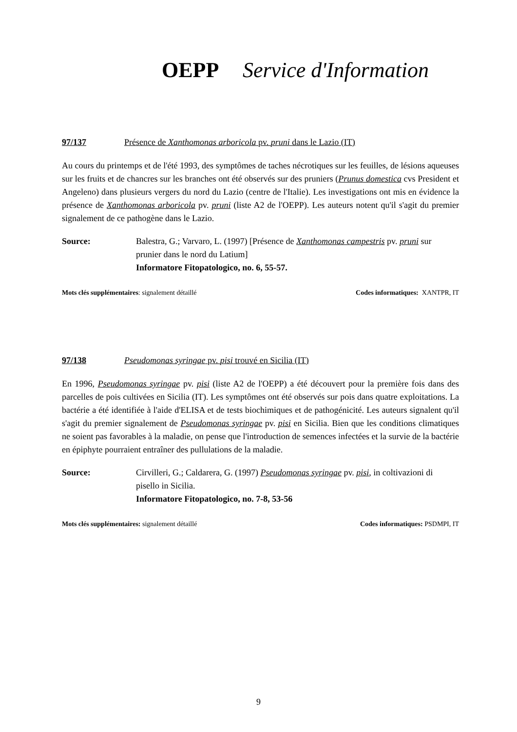OEPP Service d'Information
97/137 Présence de Xanthomonas arboricola pv. pruni dans le Lazio (IT)
Au cours du printemps et de l'été 1993, des symptômes de taches nécrotiques sur les feuilles, de lésions aqueuses sur les fruits et de chancres sur les branches ont été observés sur des pruniers (Prunus domestica cvs President et Angeleno) dans plusieurs vergers du nord du Lazio (centre de l'Italie). Les investigations ont mis en évidence la présence de Xanthomonas arboricola pv. pruni (liste A2 de l'OEPP). Les auteurs notent qu'il s'agit du premier signalement de ce pathogène dans le Lazio.
Source: Balestra, G.; Varvaro, L. (1997) [Présence de Xanthomonas campestris pv. pruni sur prunier dans le nord du Latium]
Informatore Fitopatologico, no. 6, 55-57.
Mots clés supplémentaires: signalement détaillé Codes informatiques: XANTPR, IT
97/138 Pseudomonas syringae pv. pisi trouvé en Sicilia (IT)
En 1996, Pseudomonas syringae pv. pisi (liste A2 de l'OEPP) a été découvert pour la première fois dans des parcelles de pois cultivées en Sicilia (IT). Les symptômes ont été observés sur pois dans quatre exploitations. La bactérie a été identifiée à l'aide d'ELISA et de tests biochimiques et de pathogénicité. Les auteurs signalent qu'il s'agit du premier signalement de Pseudomonas syringae pv. pisi en Sicilia. Bien que les conditions climatiques ne soient pas favorables à la maladie, on pense que l'introduction de semences infectées et la survie de la bactérie en épiphyte pourraient entraîner des pullulations de la maladie.
Source: Cirvilleri, G.; Caldarera, G. (1997) Pseudomonas syringae pv. pisi, in coltivazioni di pisello in Sicilia.
Informatore Fitopatologico, no. 7-8, 53-56
Mots clés supplémentaires: signalement détaillé Codes informatiques: PSDMPI, IT
9